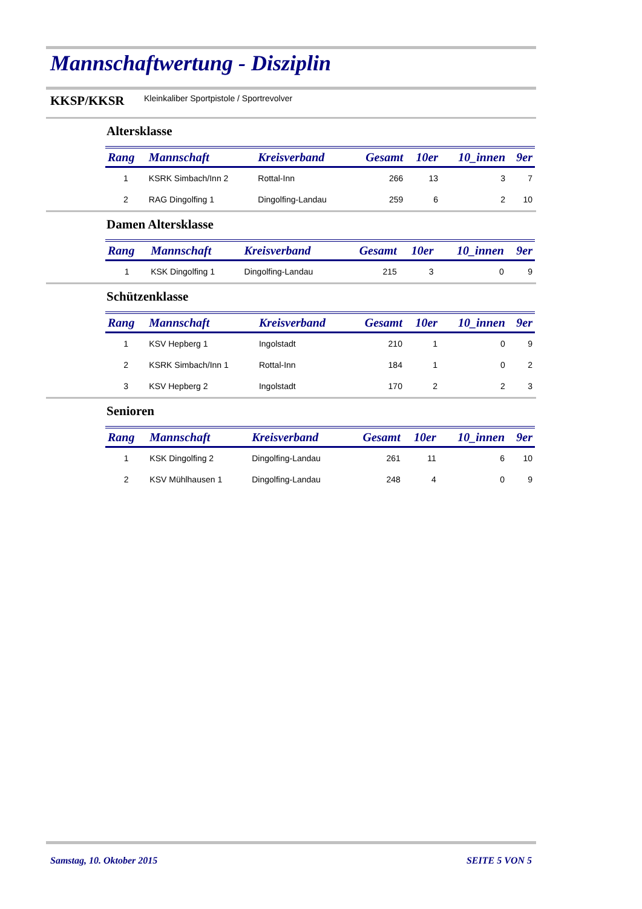Mannschaftwertung - Disziplin
KKSP/KKSR Kleinkaliber Sportpistole / Sportrevolver
Altersklasse
| Rang | Mannschaft | Kreisverband | Gesamt | 10er | 10_innen | 9er |
| --- | --- | --- | --- | --- | --- | --- |
| 1 | KSRK Simbach/Inn 2 | Rottal-Inn | 266 | 13 | 3 | 7 |
| 2 | RAG Dingolfing 1 | Dingolfing-Landau | 259 | 6 | 2 | 10 |
Damen Altersklasse
| Rang | Mannschaft | Kreisverband | Gesamt | 10er | 10_innen | 9er |
| --- | --- | --- | --- | --- | --- | --- |
| 1 | KSK Dingolfing 1 | Dingolfing-Landau | 215 | 3 | 0 | 9 |
Schützenklasse
| Rang | Mannschaft | Kreisverband | Gesamt | 10er | 10_innen | 9er |
| --- | --- | --- | --- | --- | --- | --- |
| 1 | KSV Hepberg 1 | Ingolstadt | 210 | 1 | 0 | 9 |
| 2 | KSRK Simbach/Inn 1 | Rottal-Inn | 184 | 1 | 0 | 2 |
| 3 | KSV Hepberg 2 | Ingolstadt | 170 | 2 | 2 | 3 |
Senioren
| Rang | Mannschaft | Kreisverband | Gesamt | 10er | 10_innen | 9er |
| --- | --- | --- | --- | --- | --- | --- |
| 1 | KSK Dingolfing 2 | Dingolfing-Landau | 261 | 11 | 6 | 10 |
| 2 | KSV Mühlhausen 1 | Dingolfing-Landau | 248 | 4 | 0 | 9 |
Samstag, 10. Oktober 2015 SEITE 5 VON 5